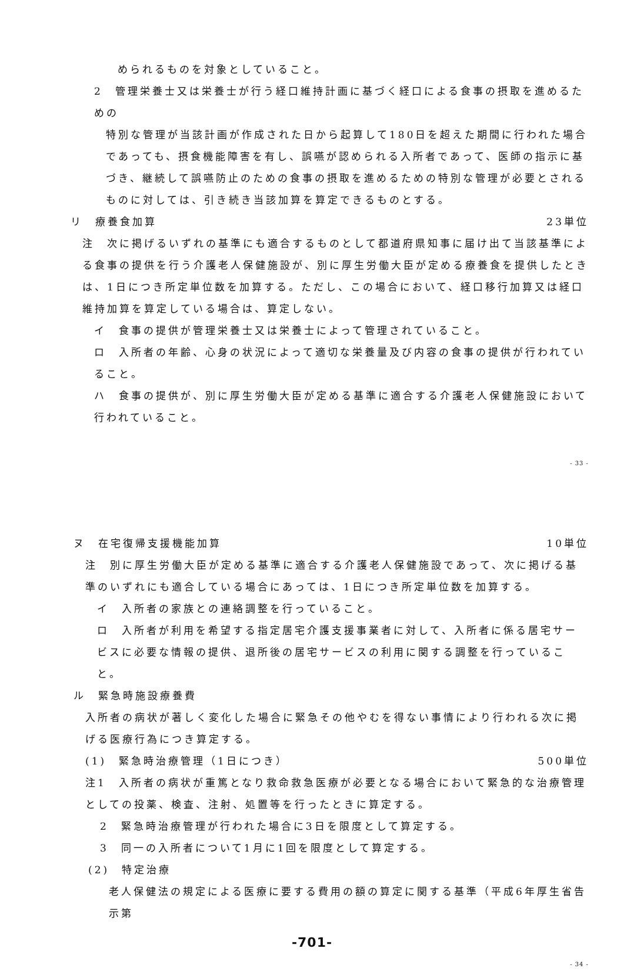められるものを対象としていること。
2　管理栄養士又は栄養士が行う経口維持計画に基づく経口による食事の摂取を進めるための
特別な管理が当該計画が作成された日から起算して180日を超えた期間に行われた場合であっても、摂食機能障害を有し、誤嚥が認められる入所者であって、医師の指示に基づき、継続して誤嚥防止のための食事の摂取を進めるための特別な管理が必要とされるものに対しては、引き続き当該加算を算定できるものとする。
リ　療養食加算 23単位
注　次に掲げるいずれの基準にも適合するものとして都道府県知事に届け出て当該基準による食事の提供を行う介護老人保健施設が、別に厚生労働大臣が定める療養食を提供したときは、1日につき所定単位数を加算する。ただし、この場合において、経口移行加算又は経口維持加算を算定している場合は、算定しない。
イ　食事の提供が管理栄養士又は栄養士によって管理されていること。
ロ　入所者の年齢、心身の状況によって適切な栄養量及び内容の食事の提供が行われていること。
ハ　食事の提供が、別に厚生労働大臣が定める基準に適合する介護老人保健施設において行われていること。
- 33 -
ヌ　在宅復帰支援機能加算 10単位
注　別に厚生労働大臣が定める基準に適合する介護老人保健施設であって、次に掲げる基準のいずれにも適合している場合にあっては、1日につき所定単位数を加算する。
イ　入所者の家族との連絡調整を行っていること。
ロ　入所者が利用を希望する指定居宅介護支援事業者に対して、入所者に係る居宅サービスに必要な情報の提供、退所後の居宅サービスの利用に関する調整を行っていること。
ル　緊急時施設療養費
入所者の病状が著しく変化した場合に緊急その他やむを得ない事情により行われる次に掲げる医療行為につき算定する。
(1)　緊急時治療管理（1日につき） 500単位
注1　入所者の病状が重篤となり救命救急医療が必要となる場合において緊急的な治療管理としての投薬、検査、注射、処置等を行ったときに算定する。
2　緊急時治療管理が行われた場合に3日を限度として算定する。
3　同一の入所者について1月に1回を限度として算定する。
(2)　特定治療
老人保健法の規定による医療に要する費用の額の算定に関する基準（平成6年厚生省告示第
-701-
- 34 -